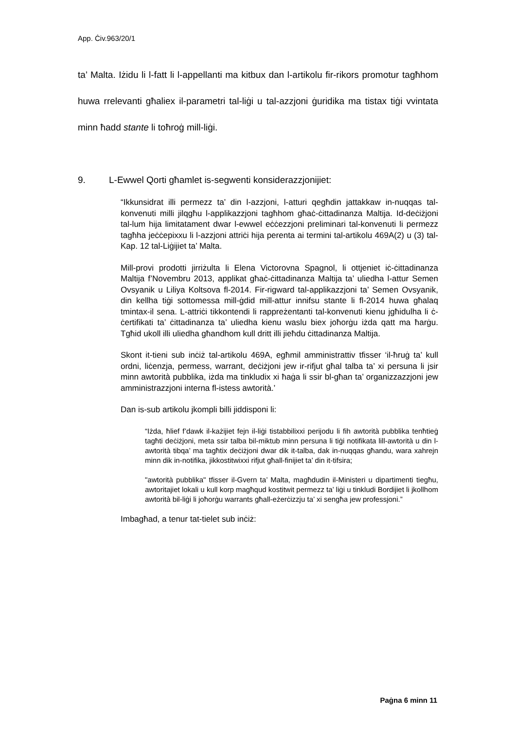App. Ċiv.963/20/1
ta’ Malta. Iżidu li l-fatt li l-appellanti ma kitbux dan l-artikolu fir-rikors promotur tagħhom huwa rrelevanti għaliex il-parametri tal-liġi u tal-azzjoni ġuridika ma tistax tiġi vvintata minn ħadd stante li toħroġ mill-liġi.
9. L-Ewwel Qorti għamlet is-segwenti konsiderazzjonijiet:
“Ikkunsidrat illi permezz ta’ din l-azzjoni, l-atturi qegħdin jattakkaw in-nuqqas tal-konvenuti milli jilqgħu l-applikazzjoni tagħhom għaċ-ċittadinanza Maltija. Id-deċiżjoni tal-lum hija limitatament dwar l-ewwel eċċezzjoni preliminari tal-konvenuti li permezz tagħha jeċċepixxu li l-azzjoni attriċi hija perenta ai termini tal-artikolu 469A(2) u (3) tal-Kap. 12 tal-Liġijiet ta’ Malta.
Mill-provi prodotti jirriżulta li Elena Victorovna Spagnol, li ottjeniet iċ-ċittadinanza Maltija f’Novembru 2013, applikat għaċ-ċittadinanza Maltija ta’ uliedha l-attur Semen Ovsyanik u Liliya Koltsova fl-2014. Fir-rigward tal-applikazzjoni ta’ Semen Ovsyanik, din kellha tiġi sottomessa mill-ġdid mill-attur innifsu stante li fl-2014 huwa għalaq tmintax-il sena. L-attriċi tikkontendi li rappreżentanti tal-konvenuti kienu jgħidulha li ċ-ċertifikati ta’ ċittadinanza ta’ uliedha kienu waslu biex joħorġu iżda qatt ma ħarġu. Tgħid ukoll illi uliedha għandhom kull dritt illi jieħdu ċittadinanza Maltija.
Skont it-tieni sub inċiż tal-artikolu 469A, egħmil amministrattiv tfisser ‘il-ħruġ ta’ kull ordni, liċenzja, permess, warrant, deċiżjoni jew ir-rifjut għal talba ta’ xi persuna li jsir minn awtorità pubblika, iżda ma tinkludix xi ħaġa li ssir bl-għan ta’ organizzazzjoni jew amministrazzjoni interna fl-istess awtorità.’
Dan is-sub artikolu jkompli billi jiddisponi li:
“Iżda, ħlief f’dawk il-każijiet fejn il-liġi tistabbilixxi perijodu li fih awtorità pubblika tenħtieġ tagħti deċiżjoni, meta ssir talba bil-miktub minn persuna li tiġi notifikata lill-awtorità u din l-awtorità tibqa’ ma tagħtix deċiżjoni dwar dik it-talba, dak in-nuqqas għandu, wara xahrejn minn dik in-notifika, jikkostitwixxi rifjut għall-finijiet ta’ din it-tifsira;
"awtorità pubblika" tfisser il-Gvern ta’ Malta, magħdudin il-Ministeri u dipartimenti tiegħu, awtoritajiet lokali u kull korp magħqud kostitwit permezz ta’ liġi u tinkludi Bordijiet li jkollhom awtorità bil-liġi li joħorġu warrants għall-eżerċizzju ta’ xi sengħa jew professjoni.”
Imbagħad, a tenur tat-tielet sub inċiż:
Paġna 6 minn 11